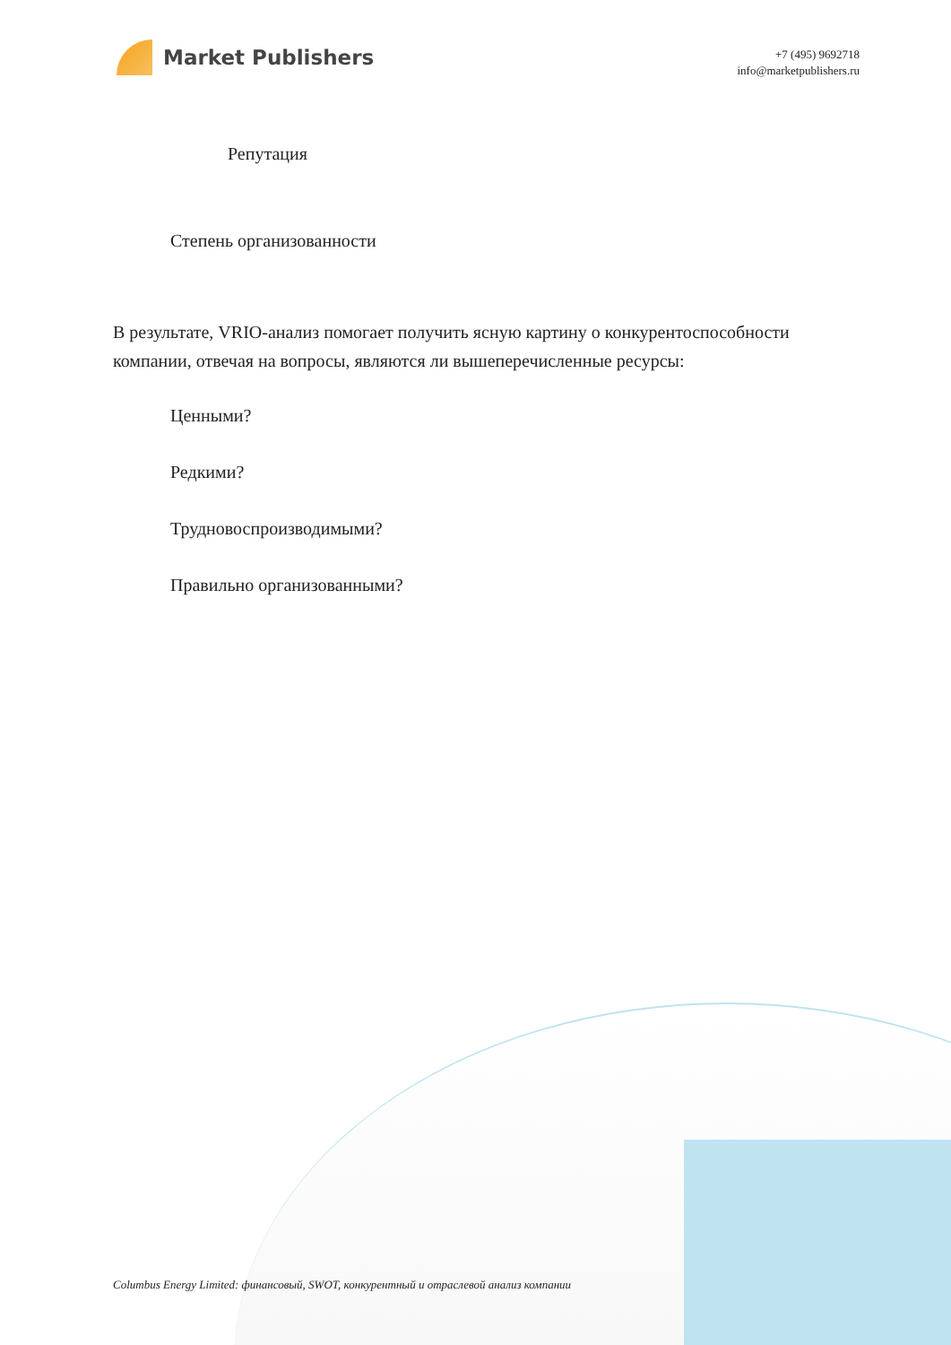Market Publishers
+7 (495) 9692718
info@marketpublishers.ru
Репутация
Степень организованности
В результате, VRIO-анализ помогает получить ясную картину о конкурентоспособности компании, отвечая на вопросы, являются ли вышеперечисленные ресурсы:
Ценными?
Редкими?
Трудновоспроизводимыми?
Правильно организованными?
Columbus Energy Limited: финансовый, SWOT, конкурентный и отраслевой анализ компании